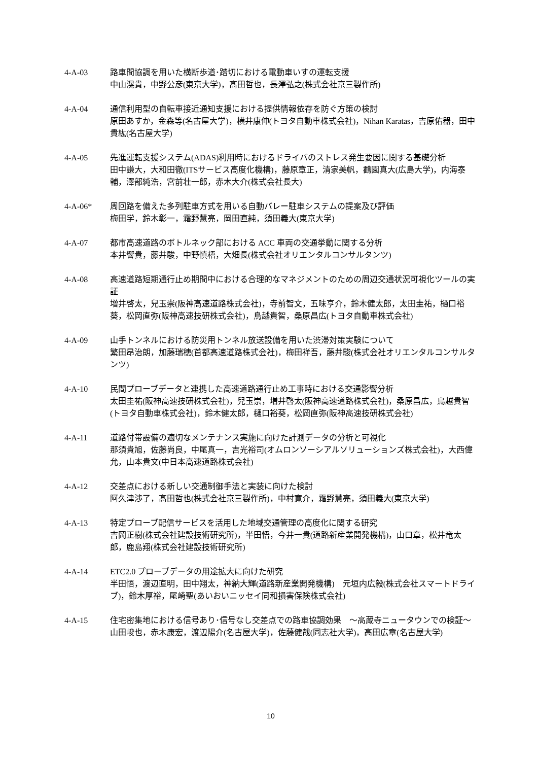4-A-03 路車間協調を用いた横断歩道･踏切における電動車いすの運転支援
中山滉貴，中野公彦(東京大学)，髙田哲也，長澤弘之(株式会社京三製作所)
4-A-04 通信利用型の自転車接近通知支援における提供情報依存を防ぐ方策の検討
原田あすか，金森等(名古屋大学)，横井康伸(トヨタ自動車株式会社)，Nihan Karatas，吉原佑器，田中貴紘(名古屋大学)
4-A-05 先進運転支援システム(ADAS)利用時におけるドライバのストレス発生要因に関する基礎分析
田中謙大，大和田徹(ITSサービス高度化機構)，藤原章正，清家美帆，鸖園真大(広島大学)，内海泰輔，澤部純浩，宮前壮一郎，赤木大介(株式会社長大)
4-A-06* 周回路を備えた多列駐車方式を用いる自動バレー駐車システムの提案及び評価
梅田学，鈴木彰一，霜野慧亮，岡田直純，須田義大(東京大学)
4-A-07 都市高速道路のボトルネック部における ACC 車両の交通挙動に関する分析
本井響貴，藤井駿，中野慎梧，大畑長(株式会社オリエンタルコンサルタンツ)
4-A-08 高速道路短期通行止め期間中における合理的なマネジメントのための周辺交通状況可視化ツールの実証
増井啓太，兒玉崇(阪神高速道路株式会社)，寺前智文，五味亨介，鈴木健太郎，太田圭祐，樋口裕葵，松岡直弥(阪神高速技研株式会社)，鳥越貴智，桑原昌広(トヨタ自動車株式会社)
4-A-09 山手トンネルにおける防災用トンネル放送設備を用いた渋滞対策実験について
繁田昂治朗，加藤瑞穂(首都高速道路株式会社)，梅田祥吾，藤井駿(株式会社オリエンタルコンサルタンツ)
4-A-10 民間プローブデータと連携した高速道路通行止め工事時における交通影響分析
太田圭祐(阪神高速技研株式会社)，兒玉崇，増井啓太(阪神高速道路株式会社)，桑原昌広，鳥越貴智(トヨタ自動車株式会社)，鈴木健太郎，樋口裕葵，松岡直弥(阪神高速技研株式会社)
4-A-11 道路付帯設備の適切なメンテナンス実施に向けた計測データの分析と可視化
那須貴旭，佐藤尚良，中尾真一，吉光裕司(オムロンソーシアルソリューションズ株式会社)，大西偉允，山本貴文(中日本高速道路株式会社)
4-A-12 交差点における新しい交通制御手法と実装に向けた検討
阿久津渉了，髙田哲也(株式会社京三製作所)，中村寛介，霜野慧亮，須田義大(東京大学)
4-A-13 特定プローブ配信サービスを活用した地域交通管理の高度化に関する研究
吉岡正樹(株式会社建設技術研究所)，半田悟，今井一貴(道路新産業開発機構)，山口章，松井竜太郎，鹿島翔(株式会社建設技術研究所)
4-A-14 ETC2.0 プローブデータの用途拡大に向けた研究
半田悟，渡辺直明，田中翔太，神納大輝(道路新産業開発機構)　元垣内広毅(株式会社スマートドライブ)，鈴木厚裕，尾崎聖(あいおいニッセイ同和損害保険株式会社)
4-A-15 住宅密集地における信号あり･信号なし交差点での路車協調効果　～高蔵寺ニュータウンでの検証～
山田峻也，赤木康宏，渡辺陽介(名古屋大学)，佐藤健哉(同志社大学)，高田広章(名古屋大学)
10